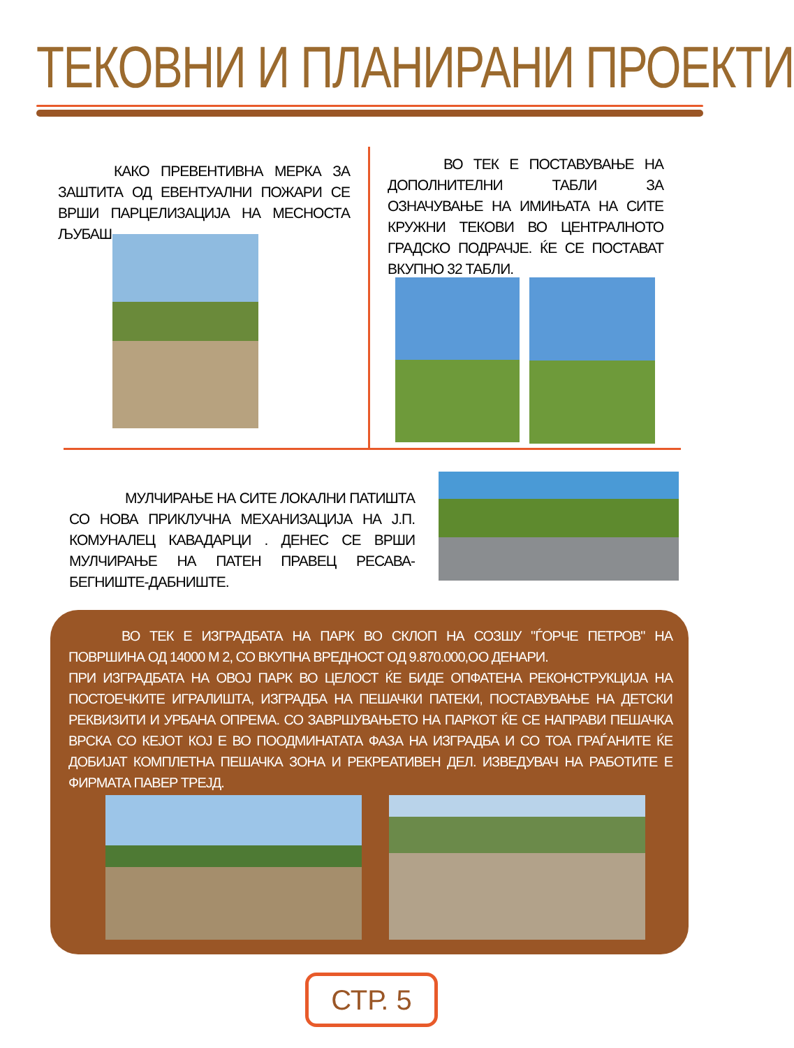ТЕКОВНИ И ПЛАНИРАНИ ПРОЕКТИ
    КАКО ПРЕВЕНТИВНА МЕРКА ЗА ЗАШТИТА ОД ЕВЕНТУАЛНИ ПОЖАРИ СЕ ВРШИ ПАРЦЕЛИЗАЦИЈА НА МЕСНОСТА ЉУБАШ.
    ВО ТЕК Е ПОСТАВУВАЊЕ НА ДОПОЛНИТЕЛНИ ТАБЛИ ЗА ОЗНАЧУВАЊЕ НА ИМИЊАТА НА СИТЕ КРУЖНИ ТЕКОВИ ВО ЦЕНТРАЛНОТО ГРАДСКО ПОДРАЧЈЕ. ЌЕ СЕ ПОСТАВАТ ВКУПНО 32 ТАБЛИ.
    МУЛЧИРАЊЕ НА СИТЕ ЛОКАЛНИ ПАТИШТА СО НОВА ПРИКЛУЧНА МЕХАНИЗАЦИЈА НА Ј.П. КОМУНАЛЕЦ КАВАДАРЦИ . ДЕНЕС СЕ ВРШИ МУЛЧИРАЊЕ НА ПАТЕН ПРАВЕЦ РЕСАВА-БЕГНИШТЕ-ДАБНИШТЕ.
    ВО ТЕК Е ИЗГРАДБАТА НА ПАРК ВО СКЛОП НА СОЗШУ "ЃОРЧЕ ПЕТРОВ" НА ПОВРШИНА ОД 14000 М 2, СО ВКУПНА ВРЕДНОСТ ОД 9.870.000,ОО ДЕНАРИ.
ПРИ ИЗГРАДБАТА НА ОВОЈ ПАРК ВО ЦЕЛОСТ ЌЕ БИДЕ ОПФАТЕНА РЕКОНСТРУКЦИЈА НА ПОСТОЕЧКИТЕ ИГРАЛИШТА, ИЗГРАДБА НА ПЕШАЧКИ ПАТЕКИ, ПОСТАВУВАЊЕ НА ДЕТСКИ РЕКВИЗИТИ И УРБАНА ОПРЕМА. СО ЗАВРШУВАЊЕТО НА ПАРКОТ ЌЕ СЕ НАПРАВИ ПЕШАЧКА ВРСКА СО КЕЈОТ КОЈ Е ВО ПООДМИНАТАТА ФАЗА НА ИЗГРАДБА И СО ТОА ГРАЃАНИТЕ ЌЕ ДОБИЈАТ КОМПЛЕТНА ПЕШАЧКА ЗОНА И РЕКРЕАТИВЕН ДЕЛ. ИЗВЕДУВАЧ НА РАБОТИТЕ Е ФИРМАТА ПАВЕР ТРЕЈД.
СТР. 5